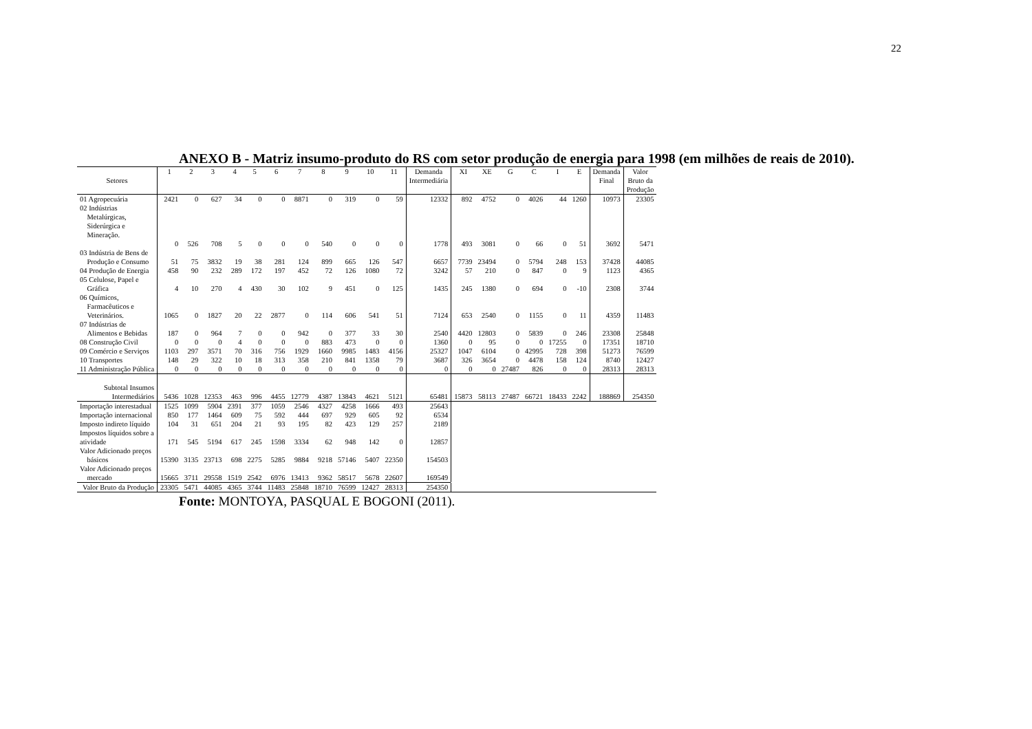22
ANEXO B - Matriz insumo-produto do RS com setor produção de energia para 1998 (em milhões de reais de 2010).
| Setores | 1 | 2 | 3 | 4 | 5 | 6 | 7 | 8 | 9 | 10 | 11 | Demanda Intermediária | XI | XE | G | C | I | E | Demanda Final | Valor Bruto da Produção |
| --- | --- | --- | --- | --- | --- | --- | --- | --- | --- | --- | --- | --- | --- | --- | --- | --- | --- | --- | --- | --- |
| 01 Agropecuária | 2421 | 0 | 627 | 34 | 0 | 0 | 8871 | 0 | 319 | 0 | 59 | 12332 | 892 | 4752 | 0 | 4026 | 44 | 1260 | 10973 | 23305 |
| 02 Indústrias Metalúrgicas, Siderúrgica e Mineração. | 0 | 526 | 708 | 5 | 0 | 0 | 0 | 540 | 0 | 0 | 0 | 1778 | 493 | 3081 | 0 | 66 | 0 | 51 | 3692 | 5471 |
| 03 Indústria de Bens de Produção e Consumo | 51 | 75 | 3832 | 19 | 38 | 281 | 124 | 899 | 665 | 126 | 547 | 6657 | 7739 | 23494 | 0 | 5794 | 248 | 153 | 37428 | 44085 |
| 04 Produção de Energia | 458 | 90 | 232 | 289 | 172 | 197 | 452 | 72 | 126 | 1080 | 72 | 3242 | 57 | 210 | 0 | 847 | 0 | 9 | 1123 | 4365 |
| 05 Celulose, Papel e Gráfica | 4 | 10 | 270 | 4 | 430 | 30 | 102 | 9 | 451 | 0 | 125 | 1435 | 245 | 1380 | 0 | 694 | 0 | -10 | 2308 | 3744 |
| 06 Químicos, Farmacêuticos e Veterinários. | 1065 | 0 | 1827 | 20 | 22 | 2877 | 0 | 114 | 606 | 541 | 51 | 7124 | 653 | 2540 | 0 | 1155 | 0 | 11 | 4359 | 11483 |
| 07 Indústrias de Alimentos e Bebidas | 187 | 0 | 964 | 7 | 0 | 0 | 942 | 0 | 377 | 33 | 30 | 2540 | 4420 | 12803 | 0 | 5839 | 0 | 246 | 23308 | 25848 |
| 08 Construção Civil | 0 | 0 | 0 | 4 | 0 | 0 | 0 | 883 | 473 | 0 | 0 | 1360 | 0 | 95 | 0 | 0 | 17255 | 0 | 17351 | 18710 |
| 09 Comércio e Serviços | 1103 | 297 | 3571 | 70 | 316 | 756 | 1929 | 1660 | 9985 | 1483 | 4156 | 25327 | 1047 | 6104 | 0 | 42995 | 728 | 398 | 51273 | 76599 |
| 10 Transportes | 148 | 29 | 322 | 10 | 18 | 313 | 358 | 210 | 841 | 1358 | 79 | 3687 | 326 | 3654 | 0 | 4478 | 158 | 124 | 8740 | 12427 |
| 11 Administração Pública | 0 | 0 | 0 | 0 | 0 | 0 | 0 | 0 | 0 | 0 | 0 | 0 | 0 | 0 | 27487 | 826 | 0 | 0 | 28313 | 28313 |
| Subtotal Insumos Intermediários | 5436 | 1028 | 12353 | 463 | 996 | 4455 | 12779 | 4387 | 13843 | 4621 | 5121 | 65481 | 15873 | 58113 | 27487 | 66721 | 18433 | 2242 | 188869 | 254350 |
| Importação interestadual | 1525 | 1099 | 5904 | 2391 | 377 | 1059 | 2546 | 4327 | 4258 | 1666 | 493 | 25643 | | | | | | | | |
| Importação internacional | 850 | 177 | 1464 | 609 | 75 | 592 | 444 | 697 | 929 | 605 | 92 | 6534 | | | | | | | | |
| Imposto indireto líquido | 104 | 31 | 651 | 204 | 21 | 93 | 195 | 82 | 423 | 129 | 257 | 2189 | | | | | | | | |
| Impostos líquidos sobre a atividade | 171 | 545 | 5194 | 617 | 245 | 1598 | 3334 | 62 | 948 | 142 | 0 | 12857 | | | | | | | | |
| Valor Adicionado preços básicos | 15390 | 3135 | 23713 | 698 | 2275 | 5285 | 9884 | 9218 | 57146 | 5407 | 22350 | 154503 | | | | | | | | |
| Valor Adicionado preços mercado | 15665 | 3711 | 29558 | 1519 | 2542 | 6976 | 13413 | 9362 | 58517 | 5678 | 22607 | 169549 | | | | | | | | |
| Valor Bruto da Produção | 23305 | 5471 | 44085 | 4365 | 3744 | 11483 | 25848 | 18710 | 76599 | 12427 | 28313 | 254350 | | | | | | | | |
Fonte: MONTOYA, PASQUAL E BOGONI (2011).